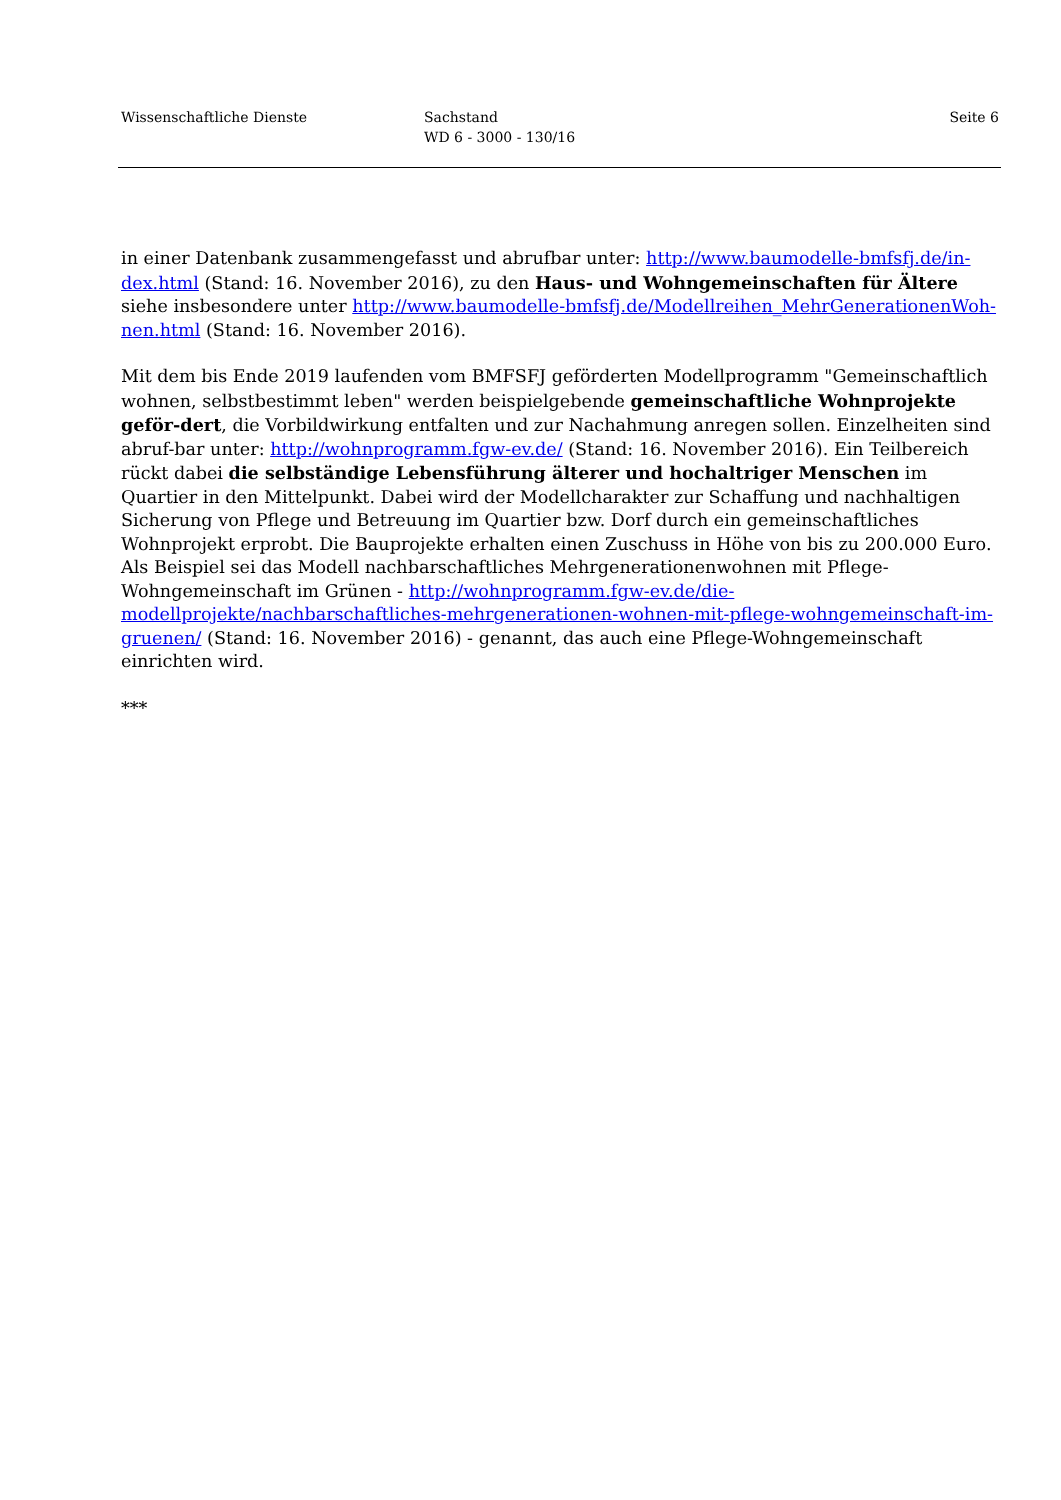Wissenschaftliche Dienste Sachstand
WD 6 - 3000 - 130/16
Seite 6
in einer Datenbank zusammengefasst und abrufbar unter: http://www.baumodelle-bmfsfj.de/in-dex.html (Stand: 16. November 2016), zu den Haus- und Wohngemeinschaften für Ältere siehe insbesondere unter http://www.baumodelle-bmfsfj.de/Modellreihen_MehrGenerationenWoh-nen.html (Stand: 16. November 2016).
Mit dem bis Ende 2019 laufenden vom BMFSFJ geförderten Modellprogramm "Gemeinschaftlich wohnen, selbstbestimmt leben" werden beispielgebende gemeinschaftliche Wohnprojekte geför-dert, die Vorbildwirkung entfalten und zur Nachahmung anregen sollen. Einzelheiten sind abruf-bar unter: http://wohnprogramm.fgw-ev.de/ (Stand: 16. November 2016). Ein Teilbereich rückt dabei die selbständige Lebensführung älterer und hochaltriger Menschen im Quartier in den Mittelpunkt. Dabei wird der Modellcharakter zur Schaffung und nachhaltigen Sicherung von Pflege und Betreuung im Quartier bzw. Dorf durch ein gemeinschaftliches Wohnprojekt erprobt. Die Bauprojekte erhalten einen Zuschuss in Höhe von bis zu 200.000 Euro. Als Beispiel sei das Modell nachbarschaftliches Mehrgenerationenwohnen mit Pflege-Wohngemeinschaft im Grünen - http://wohnprogramm.fgw-ev.de/die-modellprojekte/nachbarschaftliches-mehrgenerationen-wohnen-mit-pflege-wohngemeinschaft-im-gruenen/ (Stand: 16. November 2016) - genannt, das auch eine Pflege-Wohngemeinschaft einrichten wird.
***